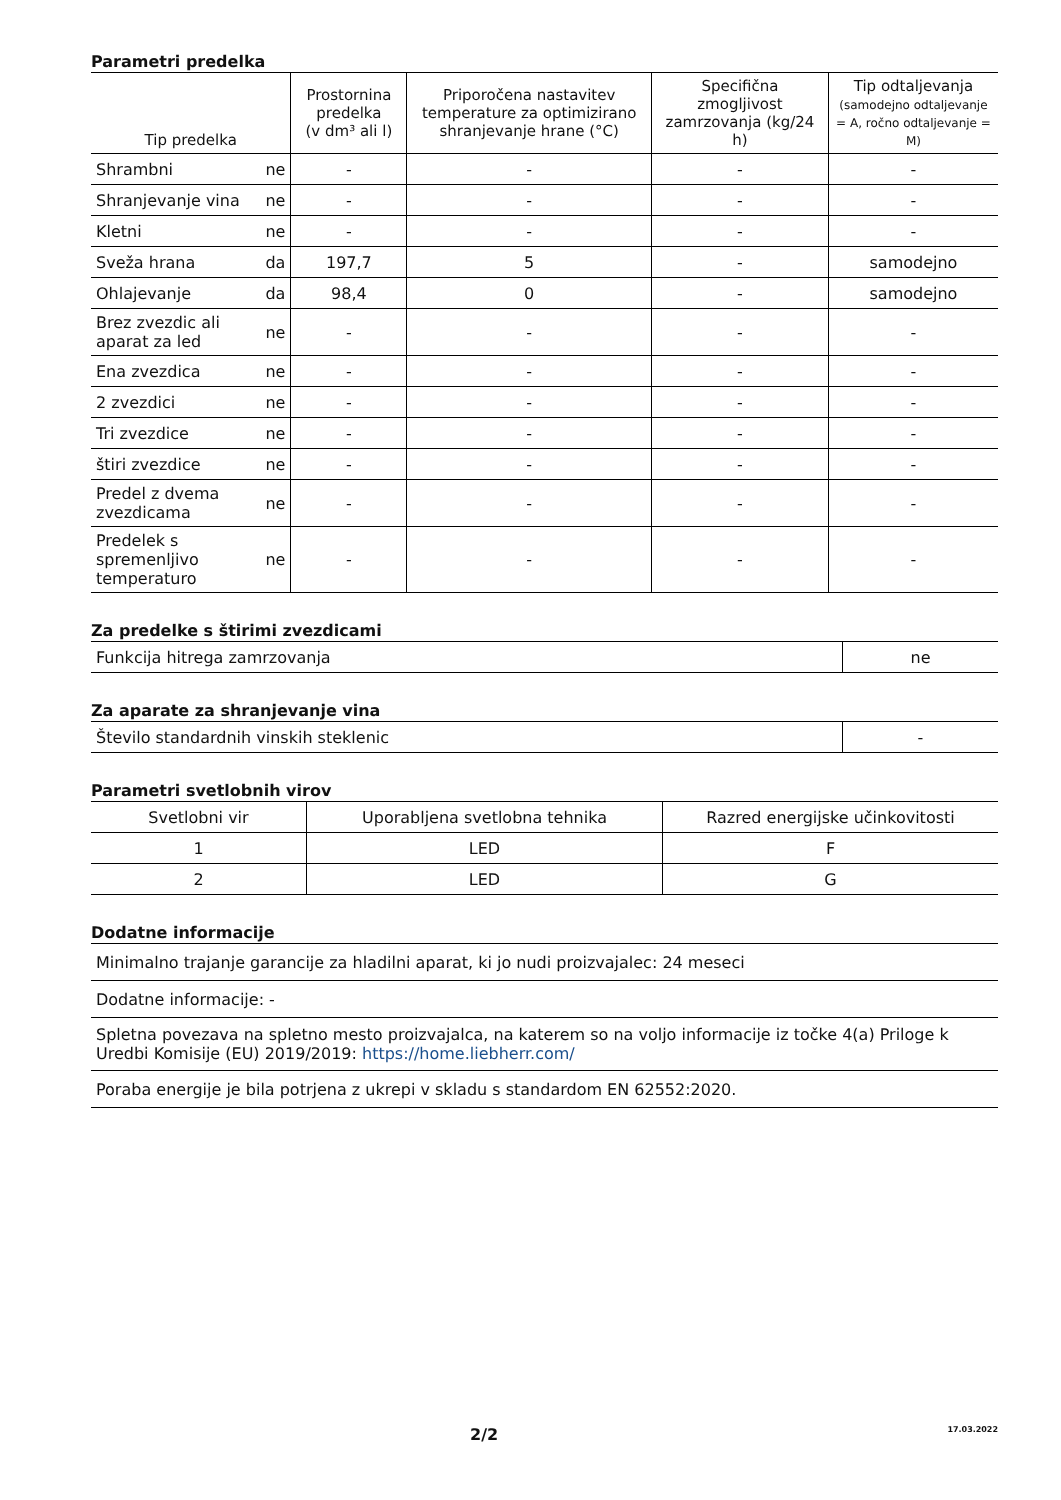Parametri predelka
| Tip predelka | | Prostornina predelka (v dm³ ali l) | Priporočena nastavitev temperature za optimizirano shranjevanje hrane (°C) | Specifična zmogljivost zamrzovanja (kg/24 h) | Tip odtaljevanja (samodejno odtaljevanje = A, ročno odtaljevanje = M) |
| --- | --- | --- | --- | --- | --- |
| Shrambni | ne | - | - | - | - |
| Shranjevanje vina | ne | - | - | - | - |
| Kletni | ne | - | - | - | - |
| Sveža hrana | da | 197,7 | 5 | - | samodejno |
| Ohlajevanje | da | 98,4 | 0 | - | samodejno |
| Brez zvezdic ali aparat za led | ne | - | - | - | - |
| Ena zvezdica | ne | - | - | - | - |
| 2 zvezdici | ne | - | - | - | - |
| Tri zvezdice | ne | - | - | - | - |
| štiri zvezdice | ne | - | - | - | - |
| Predel z dvema zvezdicama | ne | - | - | - | - |
| Predelek s spremenljivo temperaturo | ne | - | - | - | - |
Za predelke s štirimi zvezdicami
| Funkcija hitrega zamrzovanja | ne |
Za aparate za shranjevanje vina
| Število standardnih vinskih steklenic | - |
Parametri svetlobnih virov
| Svetlobni vir | Uporabljena svetlobna tehnika | Razred energijske učinkovitosti |
| 1 | LED | F |
| 2 | LED | G |
Dodatne informacije
| Minimalno trajanje garancije za hladilni aparat, ki jo nudi proizvajalec: 24 meseci |
| Dodatne informacije: - |
| Spletna povezava na spletno mesto proizvajalca, na katerem so na voljo informacije iz točke 4(a) Priloge k Uredbi Komisije (EU) 2019/2019: https://home.liebherr.com/ |
| Poraba energije je bila potrjena z ukrepi v skladu s standardom EN 62552:2020. |
2/2 17.03.2022